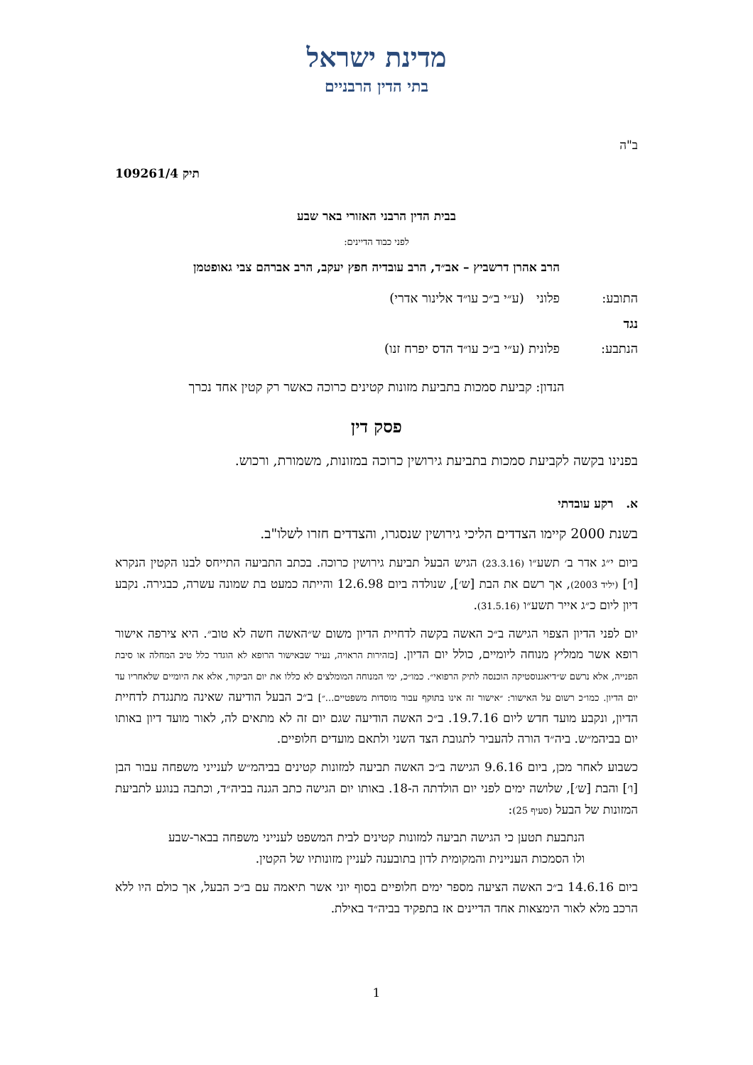מדינת ישראל
בתי הדין הרבניים
ב"ה
תיק 109261/4
בבית הדין הרבני האזורי באר שבע
לפני כבוד הדיינים:
הרב אהרן דרשביץ – אב״ד, הרב עובדיה חפץ יעקב, הרב אברהם צבי גאופטמן
| התובע: | פלוני (ע״י ב״כ עו״ד אלינור אדרי) |
| נגד | |
| הנתבע: | פלונית (ע״י ב״כ עו״ד הדס יפרח זנו) |
הנדון: קביעת סמכות בתביעת מזונות קטינים כרוכה כאשר רק קטין אחד נכרך
פסק דין
בפנינו בקשה לקביעת סמכות בתביעת גירושין כרוכה במזונות, משמורת, ורכוש.
א. רקע עובדתי
בשנת 2000 קיימו הצדדים הליכי גירושין שנסגרו, והצדדים חזרו לשלו"ב.
ביום י״ג אדר ב׳ תשע״ו (23.3.16) הגיש הבעל תביעת גירושין כרוכה. בכתב התביעה התייחס לבנו הקטין הנקרא [ו׳] (יליד 2003), אך רשם את הבת [ש׳], שנולדה ביום 12.6.98 והייתה כמעט בת שמונה עשרה, כבגירה. נקבע דיון ליום כ״ג אייר תשע״ו (31.5.16).
יום לפני הדיון הצפוי הגישה ב״כ האשה בקשה לדחיית הדיון משום ש״האשה חשה לא טוב״. היא צירפה אישור רופא אשר ממליץ מנוחה ליומיים, כולל יום הדיון. [בזהירות הראויה, נעיר שבאישור הרופא לא הוגדר כלל טיב המחלה או סיבת הפנייה, אלא נרשם ש״דיאגנוסטיקה הוכנסה לתיק הרפואי״. כמו״כ, ימי המנוחה המומלצים לא כללו את יום הביקור, אלא את היומיים שלאחריו עד יום הדיון. כמו״כ רשום על האישור: ״אישור זה אינו בתוקף עבור מוסדות משפטיים...״] ב״כ הבעל הודיעה שאינה מתנגדת לדחיית הדיון, ונקבע מועד חדש ליום 19.7.16. ב״כ האשה הודיעה שגם יום זה לא מתאים לה, לאור מועד דיון באותו יום בביהמ״ש. ביה״ד הורה להעביר לתגובת הצד השני ולתאם מועדים חלופיים.
כשבוע לאחר מכן, ביום 9.6.16 הגישה ב״כ האשה תביעה למזונות קטינים בביהמ״ש לענייני משפחה עבור הבן [ו׳] והבת [ש׳], שלושה ימים לפני יום הולדתה ה-18. באותו יום הגישה כתב הגנה בביה״ד, וכתבה בנוגע לתביעת המזונות של הבעל (סעיף 25):
הנתבעת תטען כי הגישה תביעה למזונות קטינים לבית המשפט לענייני משפחה בבאר-שבע ולו הסמכות העניינית והמקומית לדון בתובענה לעניין מזונותיו של הקטין.
ביום 14.6.16 ב״כ האשה הציעה מספר ימים חלופיים בסוף יוני אשר תיאמה עם ב״כ הבעל, אך כולם היו ללא הרכב מלא לאור הימצאות אחד הדיינים אז בתפקיד בביה״ד באילת.
1